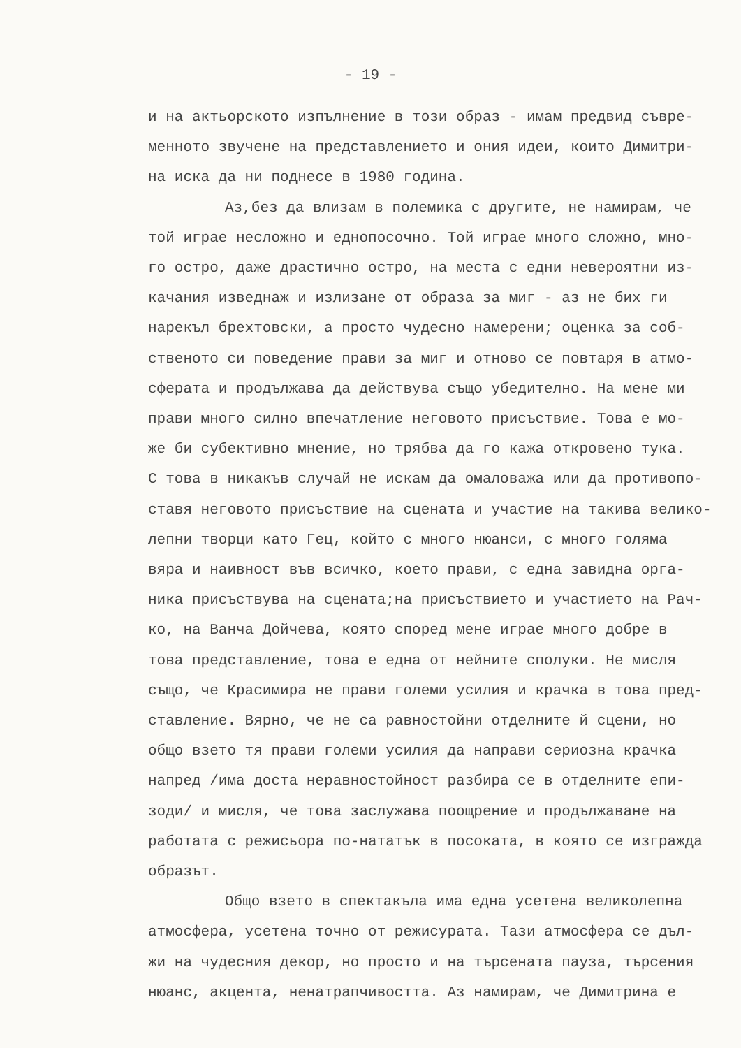- 19 -
и на актьорското изпълнение в този образ - имам предвид съвре-
менното звучене на представлението и ония идеи, които Димитри-
на иска да ни поднесе в 1980 година.
Аз,без да влизам в полемика с другите, не намирам, че
той играе несложно и еднопосочно. Той играе много сложно, мно-
го остро, даже драстично остро, на места с едни невероятни из-
качания изведнаж и излизане от образа за миг - аз не бих ги
нарекъл брехтовски, а просто чудесно намерени; оценка за соб-
ственото си поведение прави за миг и отново се повтаря в атмо-
сферата и продължава да действува също убедително. На мене ми
прави много силно впечатление неговото присъствие. Това е мо-
же би субективно мнение, но трябва да го кажа откровено тука.
С това в никакъв случай не искам да омаловажа или да противопо-
ставя неговото присъствие на сцената и участие на такива велико-
лепни творци като Гец, който с много нюанси, с много голяма
вяра и наивност във всичко, което прави, с една завидна орга-
ника присъствува на сцената;на присъствието и участието на Рач-
ко, на Ванча Дойчева, която според мене играе много добре в
това представление, това е една от нейните сполуки. Не мисля
също, че Красимира не прави големи усилия и крачка в това пред-
ставление. Вярно, че не са равностойни отделните й сцени, но
общо взето тя прави големи усилия да направи сериозна крачка
напред /има доста неравностойност разбира се в отделните епи-
зоди/ и мисля, че това заслужава поощрение и продължаване на
работата с режисьора по-нататък в посоката, в която се изгражда
образът.
Общо взето в спектакъла има една усетена великолепна
атмосфера, усетена точно от режисурата. Тази атмосфера се дъл-
жи на чудесния декор, но просто и на търсената пауза, търсения
нюанс, акцента, ненатрапчивостта. Аз намирам, че Димитрина е